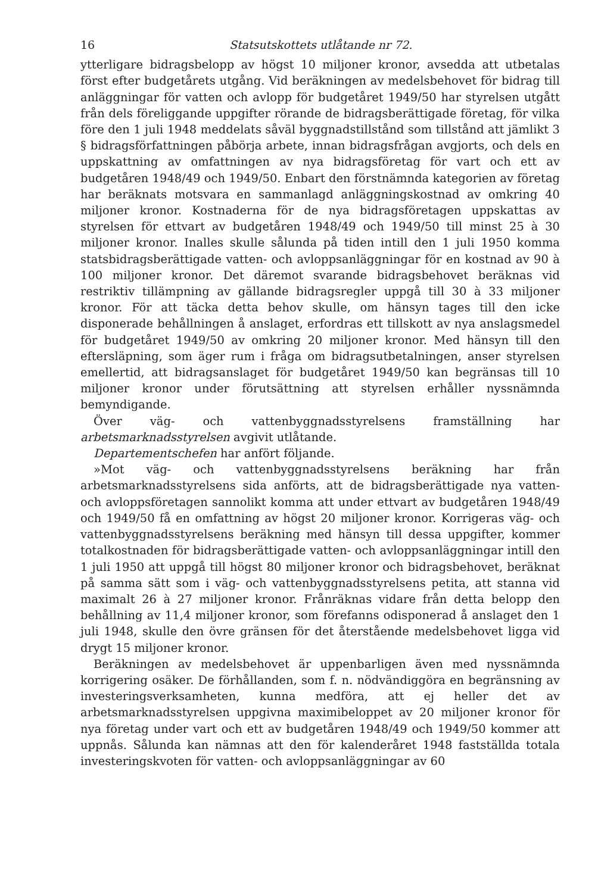16 Statsutskottets utlåtande nr 72.
ytterligare bidragsbelopp av högst 10 miljoner kronor, avsedda att utbetalas först efter budgetårets utgång. Vid beräkningen av medelsbehovet för bidrag till anläggningar för vatten och avlopp för budgetåret 1949/50 har styrelsen utgått från dels föreliggande uppgifter rörande de bidragsberättigade företag, för vilka före den 1 juli 1948 meddelats såväl byggnadstillstånd som tillstånd att jämlikt 3 § bidragsförfattningen påbörja arbete, innan bidragsfrågan avgjorts, och dels en uppskattning av omfattningen av nya bidragsföretag för vart och ett av budgetåren 1948/49 och 1949/50. Enbart den förstnämnda kategorien av företag har beräknats motsvara en sammanlagd anläggningskostnad av omkring 40 miljoner kronor. Kostnaderna för de nya bidragsföretagen uppskattas av styrelsen för ettvart av budgetåren 1948/49 och 1949/50 till minst 25 à 30 miljoner kronor. Inalles skulle sålunda på tiden intill den 1 juli 1950 komma statsbidragsberättigade vatten- och avloppsanläggningar för en kostnad av 90 à 100 miljoner kronor. Det däremot svarande bidragsbehovet beräknas vid restriktiv tillämpning av gällande bidragsregler uppgå till 30 à 33 miljoner kronor. För att täcka detta behov skulle, om hänsyn tages till den icke disponerade behållningen å anslaget, erfordras ett tillskott av nya anslagsmedel för budgetåret 1949/50 av omkring 20 miljoner kronor. Med hänsyn till den eftersläpning, som äger rum i fråga om bidragsutbetalningen, anser styrelsen emellertid, att bidragsanslaget för budgetåret 1949/50 kan begränsas till 10 miljoner kronor under förutsättning att styrelsen erhåller nyssnämnda bemyndigande.
Över väg- och vattenbyggnadsstyrelsens framställning har arbetsmarknadsstyrelsen avgivit utlåtande.
Departementschefen har anfört följande.
»Mot väg- och vattenbyggnadsstyrelsens beräkning har från arbetsmarknadsstyrelsens sida anförts, att de bidragsberättigade nya vatten- och avloppsföretagen sannolikt komma att under ettvart av budgetåren 1948/49 och 1949/50 få en omfattning av högst 20 miljoner kronor. Korrigeras väg- och vattenbyggnadsstyrelsens beräkning med hänsyn till dessa uppgifter, kommer totalkostnaden för bidragsberättigade vatten- och avloppsanläggningar intill den 1 juli 1950 att uppgå till högst 80 miljoner kronor och bidragsbehovet, beräknat på samma sätt som i väg- och vattenbyggnadsstyrelsens petita, att stanna vid maximalt 26 à 27 miljoner kronor. Frånräknas vidare från detta belopp den behållning av 11,4 miljoner kronor, som förefanns odisponerad å anslaget den 1 juli 1948, skulle den övre gränsen för det återstående medelsbehovet ligga vid drygt 15 miljoner kronor.
Beräkningen av medelsbehovet är uppenbarligen även med nyssnämnda korrigering osäker. De förhållanden, som f. n. nödvändiggöra en begränsning av investeringsverksamheten, kunna medföra, att ej heller det av arbetsmarknadsstyrelsen uppgivna maximibeloppet av 20 miljoner kronor för nya företag under vart och ett av budgetåren 1948/49 och 1949/50 kommer att uppnås. Sålunda kan nämnas att den för kalenderåret 1948 fastställda totala investeringskvoten för vatten- och avloppsanläggningar av 60